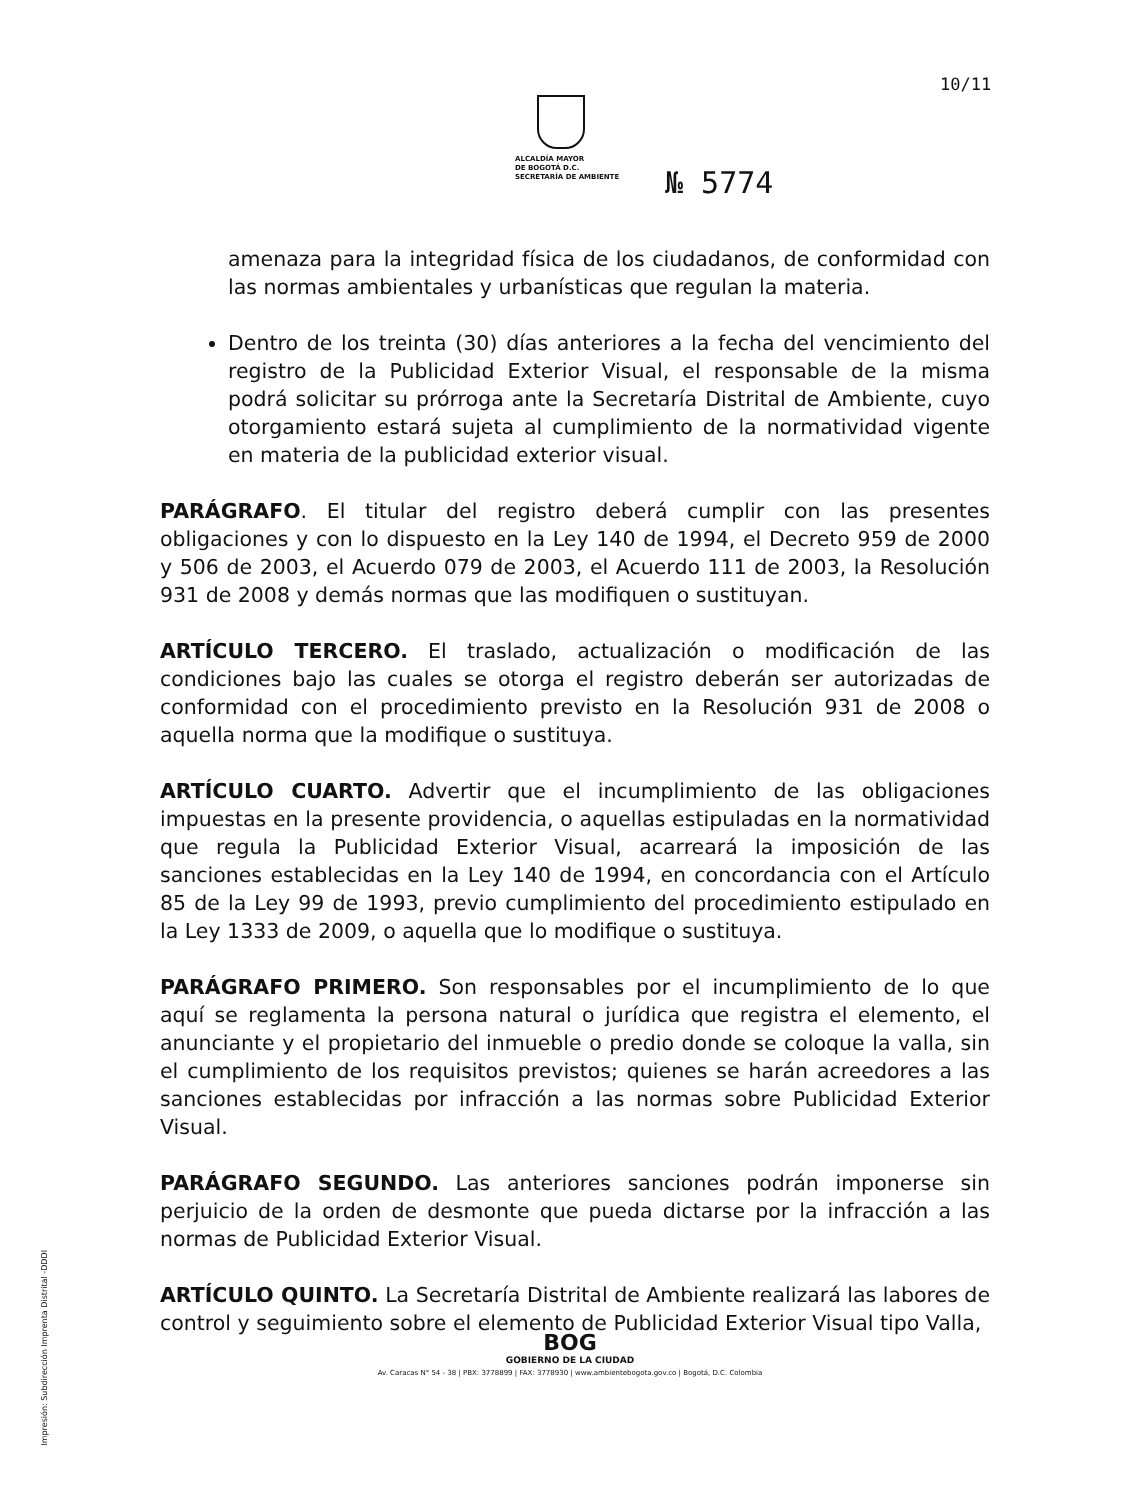10/11
ALCALDÍA MAYOR
DE BOGOTÁ D.C.
SECRETARÍA DE AMBIENTE
№ 5774
amenaza para la integridad física de los ciudadanos, de conformidad con las normas ambientales y urbanísticas que regulan la materia.
Dentro de los treinta (30) días anteriores a la fecha del vencimiento del registro de la Publicidad Exterior Visual, el responsable de la misma podrá solicitar su prórroga ante la Secretaría Distrital de Ambiente, cuyo otorgamiento estará sujeta al cumplimiento de la normatividad vigente en materia de la publicidad exterior visual.
PARÁGRAFO. El titular del registro deberá cumplir con las presentes obligaciones y con lo dispuesto en la Ley 140 de 1994, el Decreto 959 de 2000 y 506 de 2003, el Acuerdo 079 de 2003, el Acuerdo 111 de 2003, la Resolución 931 de 2008 y demás normas que las modifiquen o sustituyan.
ARTÍCULO TERCERO. El traslado, actualización o modificación de las condiciones bajo las cuales se otorga el registro deberán ser autorizadas de conformidad con el procedimiento previsto en la Resolución 931 de 2008 o aquella norma que la modifique o sustituya.
ARTÍCULO CUARTO. Advertir que el incumplimiento de las obligaciones impuestas en la presente providencia, o aquellas estipuladas en la normatividad que regula la Publicidad Exterior Visual, acarreará la imposición de las sanciones establecidas en la Ley 140 de 1994, en concordancia con el Artículo 85 de la Ley 99 de 1993, previo cumplimiento del procedimiento estipulado en la Ley 1333 de 2009, o aquella que lo modifique o sustituya.
PARÁGRAFO PRIMERO. Son responsables por el incumplimiento de lo que aquí se reglamenta la persona natural o jurídica que registra el elemento, el anunciante y el propietario del inmueble o predio donde se coloque la valla, sin el cumplimiento de los requisitos previstos; quienes se harán acreedores a las sanciones establecidas por infracción a las normas sobre Publicidad Exterior Visual.
PARÁGRAFO SEGUNDO. Las anteriores sanciones podrán imponerse sin perjuicio de la orden de desmonte que pueda dictarse por la infracción a las normas de Publicidad Exterior Visual.
ARTÍCULO QUINTO. La Secretaría Distrital de Ambiente realizará las labores de control y seguimiento sobre el elemento de Publicidad Exterior Visual tipo Valla,
Impresión: Subdirección Imprenta Distrital -DDDI
BOG
GOBIERNO DE LA CIUDAD
Av. Caracas N° 54 - 38 | PBX: 3778899 | FAX: 3778930 | www.ambientebogota.gov.co | Bogotá, D.C. Colombia